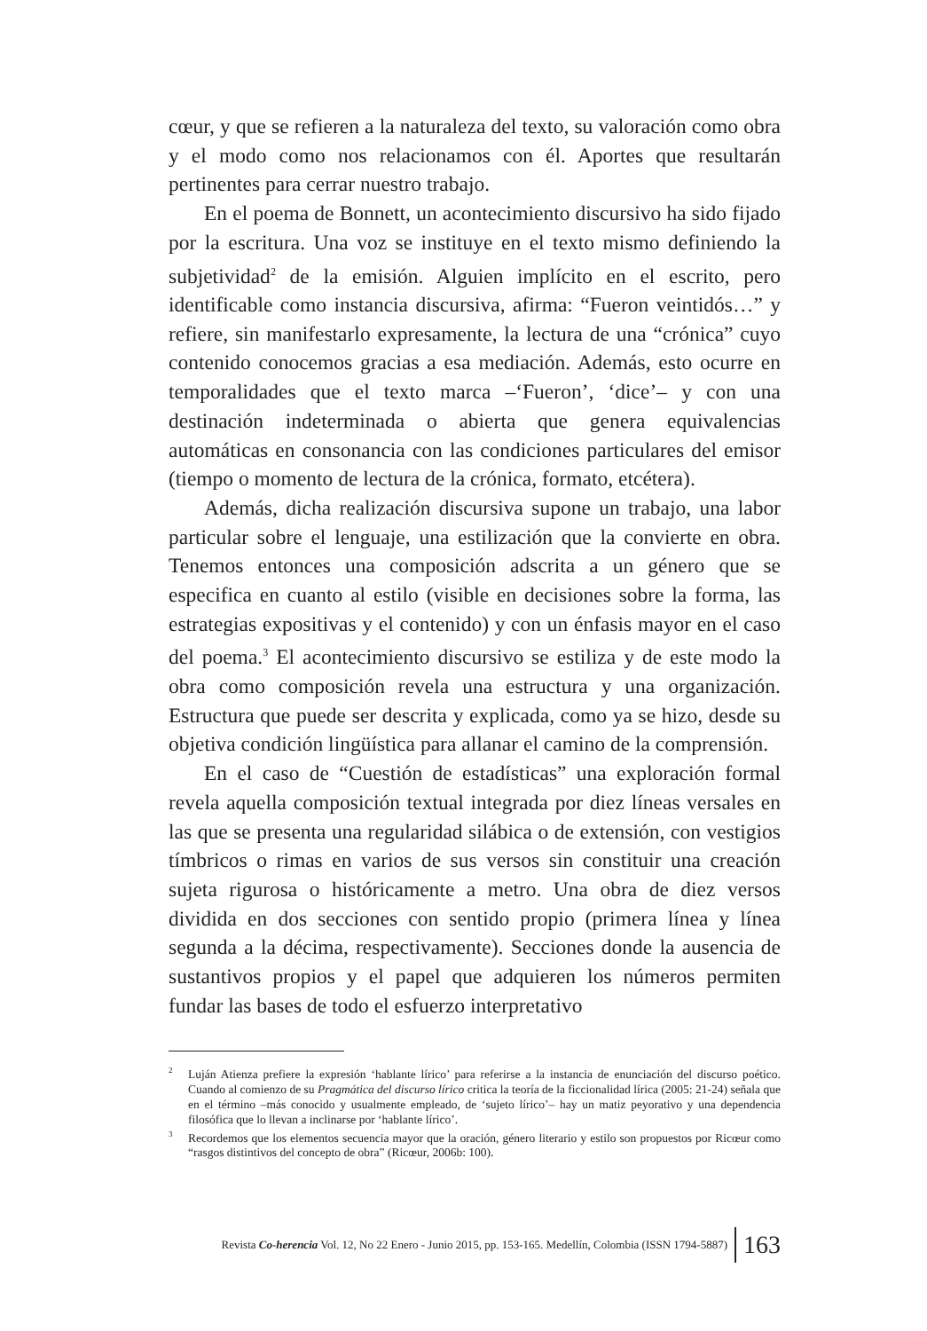cœur, y que se refieren a la naturaleza del texto, su valoración como obra y el modo como nos relacionamos con él. Aportes que resultarán pertinentes para cerrar nuestro trabajo.
En el poema de Bonnett, un acontecimiento discursivo ha sido fijado por la escritura. Una voz se instituye en el texto mismo definiendo la subjetividad<sup>2</sup> de la emisión. Alguien implícito en el escrito, pero identificable como instancia discursiva, afirma: “Fueron veintidós…” y refiere, sin manifestarlo expresamente, la lectura de una “crónica” cuyo contenido conocemos gracias a esa mediación. Además, esto ocurre en temporalidades que el texto marca –‘Fueron’, ‘dice’– y con una destinación indeterminada o abierta que genera equivalencias automáticas en consonancia con las condiciones particulares del emisor (tiempo o momento de lectura de la crónica, formato, etcétera).
Además, dicha realización discursiva supone un trabajo, una labor particular sobre el lenguaje, una estilización que la convierte en obra. Tenemos entonces una composición adscrita a un género que se especifica en cuanto al estilo (visible en decisiones sobre la forma, las estrategias expositivas y el contenido) y con un énfasis mayor en el caso del poema.<sup>3</sup> El acontecimiento discursivo se estiliza y de este modo la obra como composición revela una estructura y una organización. Estructura que puede ser descrita y explicada, como ya se hizo, desde su objetiva condición lingüística para allanar el camino de la comprensión.
En el caso de “Cuestión de estadísticas” una exploración formal revela aquella composición textual integrada por diez líneas versales en las que se presenta una regularidad silábica o de extensión, con vestigios tímbricos o rimas en varios de sus versos sin constituir una creación sujeta rigurosa o históricamente a metro. Una obra de diez versos dividida en dos secciones con sentido propio (primera línea y línea segunda a la décima, respectivamente). Secciones donde la ausencia de sustantivos propios y el papel que adquieren los números permiten fundar las bases de todo el esfuerzo interpretativo
<sup>2</sup> Luján Atienza prefiere la expresión ‘hablante lírico’ para referirse a la instancia de enunciación del discurso poético. Cuando al comienzo de su Pragmática del discurso lírico critica la teoría de la ficcionalidad lírica (2005: 21-24) señala que en el término –más conocido y usualmente empleado, de ‘sujeto lírico’– hay un matiz peyorativo y una dependencia filosófica que lo llevan a inclinarse por ‘hablante lírico’.
<sup>3</sup> Recordemos que los elementos secuencia mayor que la oración, género literario y estilo son propuestos por Ricœur como “rasgos distintivos del concepto de obra” (Ricœur, 2006b: 100).
Revista Co-herencia Vol. 12, No 22 Enero - Junio 2015, pp. 153-165. Medellín, Colombia (ISSN 1794-5887) 163